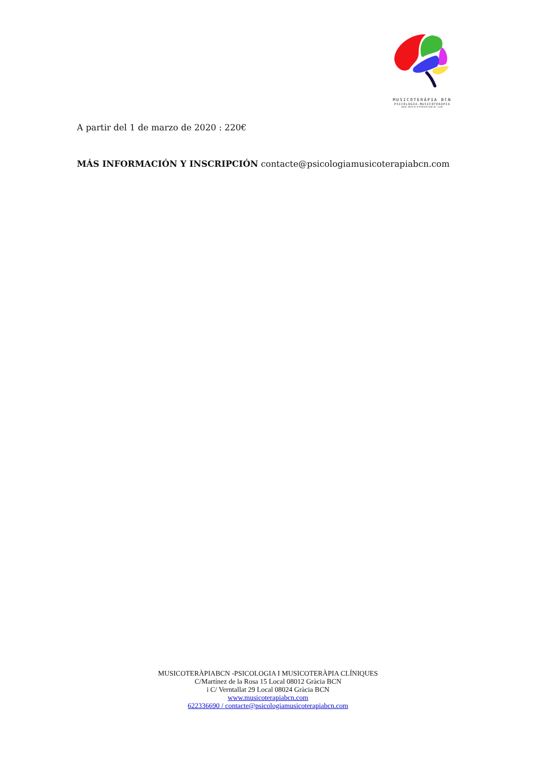MUSICOTERÀPIA BCN
PSICOLOGIA-MUSICOTERÀPIA
WWW.MUSICOTERAPIABCN.COM
A partir del 1 de marzo de 2020 : 220€
MÁS INFORMACIÓN Y INSCRIPCIÓN contacte@psicologiamusicoterapiabcn.com
MUSICOTERÀPIABCN -PSICOLOGIA I MUSICOTERÀPIA CLÍNIQUES
C/Martínez de la Rosa 15 Local 08012 Gràcia BCN
i C/ Verntallat 29 Local 08024 Gràcia BCN
www.musicoterapiabcn.com
622336690 / contacte@psicologiamusicoterapiabcn.com